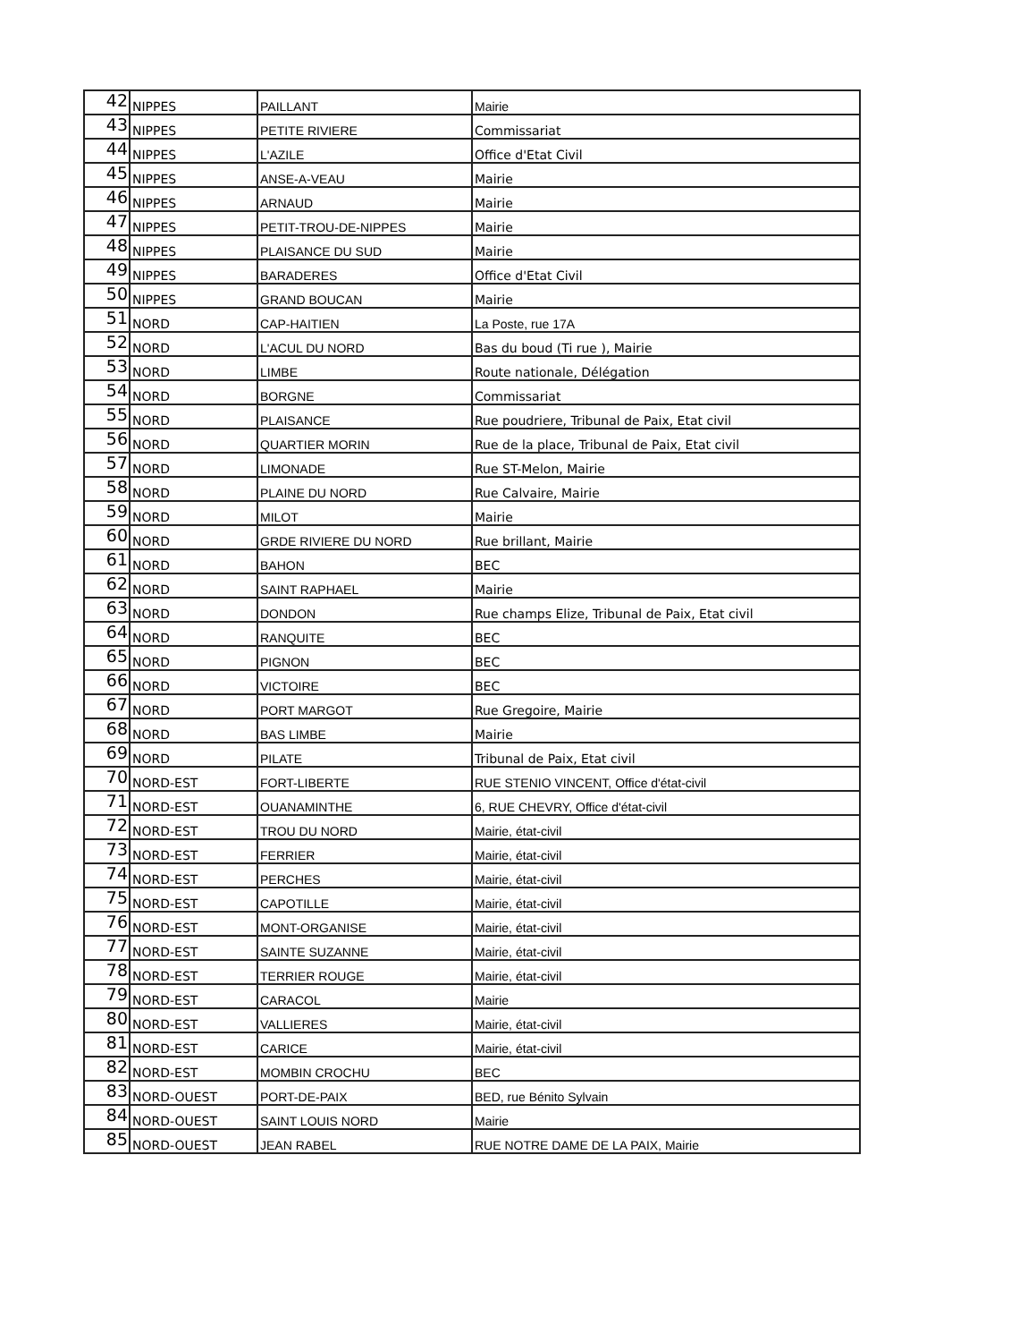| 42 | NIPPES | PAILLANT | Mairie |
| 43 | NIPPES | PETITE RIVIERE | Commissariat |
| 44 | NIPPES | L'AZILE | Office d'Etat Civil |
| 45 | NIPPES | ANSE-A-VEAU | Mairie |
| 46 | NIPPES | ARNAUD | Mairie |
| 47 | NIPPES | PETIT-TROU-DE-NIPPES | Mairie |
| 48 | NIPPES | PLAISANCE DU SUD | Mairie |
| 49 | NIPPES | BARADERES | Office d'Etat Civil |
| 50 | NIPPES | GRAND BOUCAN | Mairie |
| 51 | NORD | CAP-HAITIEN | La Poste, rue 17A |
| 52 | NORD | L'ACUL DU NORD | Bas du boud (Ti rue ), Mairie |
| 53 | NORD | LIMBE | Route nationale, Délégation |
| 54 | NORD | BORGNE | Commissariat |
| 55 | NORD | PLAISANCE | Rue poudriere, Tribunal de Paix, Etat civil |
| 56 | NORD | QUARTIER MORIN | Rue de la place, Tribunal de Paix, Etat civil |
| 57 | NORD | LIMONADE | Rue ST-Melon, Mairie |
| 58 | NORD | PLAINE DU NORD | Rue Calvaire, Mairie |
| 59 | NORD | MILOT | Mairie |
| 60 | NORD | GRDE RIVIERE DU NORD | Rue brillant, Mairie |
| 61 | NORD | BAHON | BEC |
| 62 | NORD | SAINT RAPHAEL | Mairie |
| 63 | NORD | DONDON | Rue champs Elize, Tribunal de Paix, Etat civil |
| 64 | NORD | RANQUITE | BEC |
| 65 | NORD | PIGNON | BEC |
| 66 | NORD | VICTOIRE | BEC |
| 67 | NORD | PORT MARGOT | Rue Gregoire, Mairie |
| 68 | NORD | BAS LIMBE | Mairie |
| 69 | NORD | PILATE | Tribunal de Paix, Etat civil |
| 70 | NORD-EST | FORT-LIBERTE | RUE STENIO VINCENT, Office d'état-civil |
| 71 | NORD-EST | OUANAMINTHE | 6, RUE CHEVRY, Office d'état-civil |
| 72 | NORD-EST | TROU DU NORD | Mairie, état-civil |
| 73 | NORD-EST | FERRIER | Mairie, état-civil |
| 74 | NORD-EST | PERCHES | Mairie, état-civil |
| 75 | NORD-EST | CAPOTILLE | Mairie, état-civil |
| 76 | NORD-EST | MONT-ORGANISE | Mairie, état-civil |
| 77 | NORD-EST | SAINTE SUZANNE | Mairie, état-civil |
| 78 | NORD-EST | TERRIER ROUGE | Mairie, état-civil |
| 79 | NORD-EST | CARACOL | Mairie |
| 80 | NORD-EST | VALLIERES | Mairie, état-civil |
| 81 | NORD-EST | CARICE | Mairie, état-civil |
| 82 | NORD-EST | MOMBIN CROCHU | BEC |
| 83 | NORD-OUEST | PORT-DE-PAIX | BED, rue Bénito Sylvain |
| 84 | NORD-OUEST | SAINT LOUIS NORD | Mairie |
| 85 | NORD-OUEST | JEAN RABEL | RUE NOTRE DAME DE LA PAIX, Mairie |